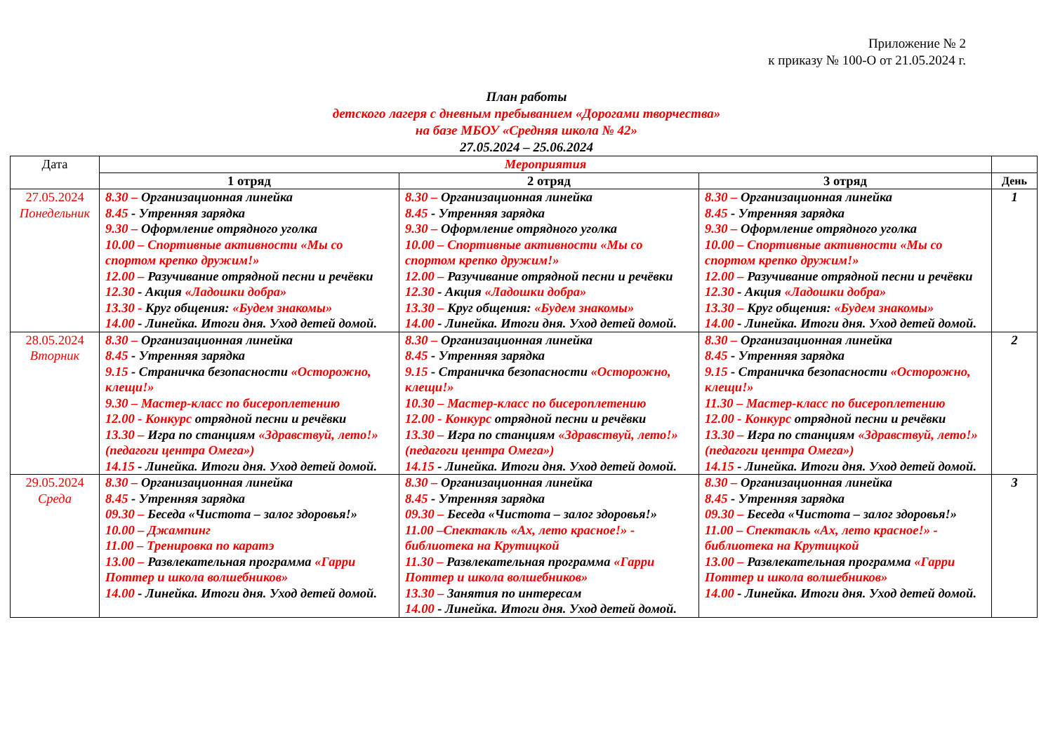Приложение № 2
к приказу № 100-О от 21.05.2024 г.
План работы
детского лагеря с дневным пребыванием «Дорогами творчества»
на базе МБОУ «Средняя школа № 42»
27.05.2024 – 25.06.2024
| Дата | Мероприятия | | | |
| | 1 отряд | 2 отряд | 3 отряд | День |
| 27.05.2024 Понедельник | 8.30 – Организационная линейка 8.45 - Утренняя зарядка 9.30 – Оформление отрядного уголка 10.00 – Спортивные активности «Мы со спортом крепко дружим!» 12.00 – Разучивание отрядной песни и речёвки 12.30 - Акция «Ладошки добра» 13.30 - Круг общения: «Будем знакомы» 14.00 - Линейка. Итоги дня. Уход детей домой. | 8.30 – Организационная линейка 8.45 - Утренняя зарядка 9.30 – Оформление отрядного уголка 10.00 – Спортивные активности «Мы со спортом крепко дружим!» 12.00 – Разучивание отрядной песни и речёвки 12.30 - Акция «Ладошки добра» 13.30 – Круг общения: «Будем знакомы» 14.00 - Линейка. Итоги дня. Уход детей домой. | 8.30 – Организационная линейка 8.45 - Утренняя зарядка 9.30 – Оформление отрядного уголка 10.00 – Спортивные активности «Мы со спортом крепко дружим!» 12.00 – Разучивание отрядной песни и речёвки 12.30 - Акция «Ладошки добра» 13.30 – Круг общения: «Будем знакомы» 14.00 - Линейка. Итоги дня. Уход детей домой. | 1 |
| 28.05.2024 Вторник | 8.30 – Организационная линейка 8.45 - Утренняя зарядка 9.15 - Страничка безопасности «Осторожно, клещи!» 9.30 – Мастер-класс по бисероплетению 12.00 - Конкурс отрядной песни и речёвки 13.30 – Игра по станциям «Здравствуй, лето!» (педагоги центра Омега») 14.15 - Линейка. Итоги дня. Уход детей домой. | 8.30 – Организационная линейка 8.45 - Утренняя зарядка 9.15 - Страничка безопасности «Осторожно, клещи!» 10.30 – Мастер-класс по бисероплетению 12.00 - Конкурс отрядной песни и речёвки 13.30 – Игра по станциям «Здравствуй, лето!» (педагоги центра Омега») 14.15 - Линейка. Итоги дня. Уход детей домой. | 8.30 – Организационная линейка 8.45 - Утренняя зарядка 9.15 - Страничка безопасности «Осторожно, клещи!» 11.30 – Мастер-класс по бисероплетению 12.00 - Конкурс отрядной песни и речёвки 13.30 – Игра по станциям «Здравствуй, лето!» (педагоги центра Омега») 14.15 - Линейка. Итоги дня. Уход детей домой. | 2 |
| 29.05.2024 Среда | 8.30 – Организационная линейка 8.45 - Утренняя зарядка 09.30 – Беседа «Чистота – залог здоровья!» 10.00 – Джампинг 11.00 – Тренировка по каратэ 13.00 – Развлекательная программа «Гарри Поттер и школа волшебников» 14.00 - Линейка. Итоги дня. Уход детей домой. | 8.30 – Организационная линейка 8.45 - Утренняя зарядка 09.30 – Беседа «Чистота – залог здоровья!» 11.00 –Спектакль «Ах, лето красное!» - библиотека на Крутицкой 11.30 – Развлекательная программа «Гарри Поттер и школа волшебников» 13.30 – Занятия по интересам 14.00 - Линейка. Итоги дня. Уход детей домой. | 8.30 – Организационная линейка 8.45 - Утренняя зарядка 09.30 – Беседа «Чистота – залог здоровья!» 11.00 – Спектакль «Ах, лето красное!» - библиотека на Крутицкой 13.00 – Развлекательная программа «Гарри Поттер и школа волшебников» 14.00 - Линейка. Итоги дня. Уход детей домой. | 3 |